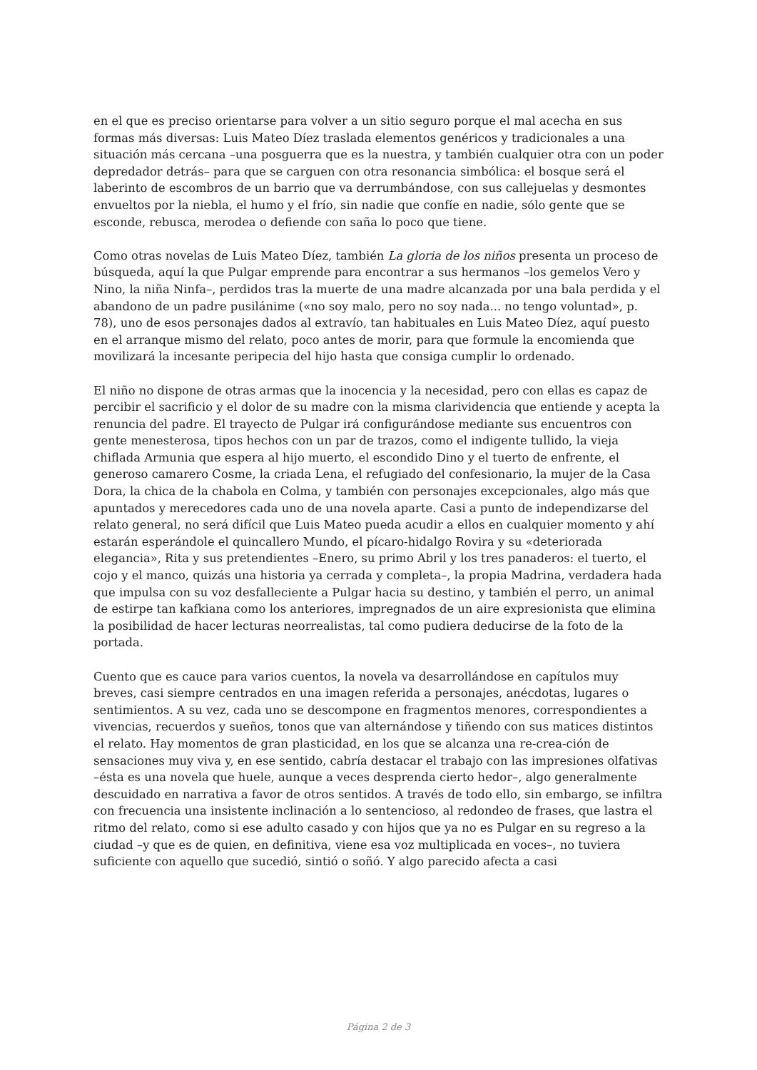en el que es preciso orientarse para volver a un sitio seguro porque el mal acecha en sus formas más diversas: Luis Mateo Díez traslada elementos genéricos y tradicionales a una situación más cercana –una posguerra que es la nuestra, y también cualquier otra con un poder depredador detrás– para que se carguen con otra resonancia simbólica: el bosque será el laberinto de escombros de un barrio que va derrumbándose, con sus callejuelas y desmontes envueltos por la niebla, el humo y el frío, sin nadie que confíe en nadie, sólo gente que se esconde, rebusca, merodea o defiende con saña lo poco que tiene.
Como otras novelas de Luis Mateo Díez, también La gloria de los niños presenta un proceso de búsqueda, aquí la que Pulgar emprende para encontrar a sus hermanos –los gemelos Vero y Nino, la niña Ninfa–, perdidos tras la muerte de una madre alcanzada por una bala perdida y el abandono de un padre pusilánime («no soy malo, pero no soy nada... no tengo voluntad», p. 78), uno de esos personajes dados al extravío, tan habituales en Luis Mateo Díez, aquí puesto en el arranque mismo del relato, poco antes de morir, para que formule la encomienda que movilizará la incesante peripecia del hijo hasta que consiga cumplir lo ordenado.
El niño no dispone de otras armas que la inocencia y la necesidad, pero con ellas es capaz de percibir el sacrificio y el dolor de su madre con la misma clarividencia que entiende y acepta la renuncia del padre. El trayecto de Pulgar irá configurándose mediante sus encuentros con gente menesterosa, tipos hechos con un par de trazos, como el indigente tullido, la vieja chiflada Armunia que espera al hijo muerto, el escondido Dino y el tuerto de enfrente, el generoso camarero Cosme, la criada Lena, el refugiado del confesionario, la mujer de la Casa Dora, la chica de la chabola en Colma, y también con personajes excepcionales, algo más que apuntados y merecedores cada uno de una novela aparte. Casi a punto de independizarse del relato general, no será difícil que Luis Mateo pueda acudir a ellos en cualquier momento y ahí estarán esperándole el quincallero Mundo, el pícaro-hidalgo Rovira y su «deteriorada elegancia», Rita y sus pretendientes –Enero, su primo Abril y los tres panaderos: el tuerto, el cojo y el manco, quizás una historia ya cerrada y completa–, la propia Madrina, verdadera hada que impulsa con su voz desfalleciente a Pulgar hacia su destino, y también el perro, un animal de estirpe tan kafkiana como los anteriores, impregnados de un aire expresionista que elimina la posibilidad de hacer lecturas neorrealistas, tal como pudiera deducirse de la foto de la portada.
Cuento que es cauce para varios cuentos, la novela va desarrollándose en capítulos muy breves, casi siempre centrados en una imagen referida a personajes, anécdotas, lugares o sentimientos. A su vez, cada uno se descompone en fragmentos menores, correspondientes a vivencias, recuerdos y sueños, tonos que van alternándose y tiñendo con sus matices distintos el relato. Hay momentos de gran plasticidad, en los que se alcanza una re-crea-ción de sensaciones muy viva y, en ese sentido, cabría destacar el trabajo con las impresiones olfativas –ésta es una novela que huele, aunque a veces desprenda cierto hedor–, algo generalmente descuidado en narrativa a favor de otros sentidos. A través de todo ello, sin embargo, se infiltra con frecuencia una insistente inclinación a lo sentencioso, al redondeo de frases, que lastra el ritmo del relato, como si ese adulto casado y con hijos que ya no es Pulgar en su regreso a la ciudad –y que es de quien, en definitiva, viene esa voz multiplicada en voces–, no tuviera suficiente con aquello que sucedió, sintió o soñó. Y algo parecido afecta a casi
Página 2 de 3